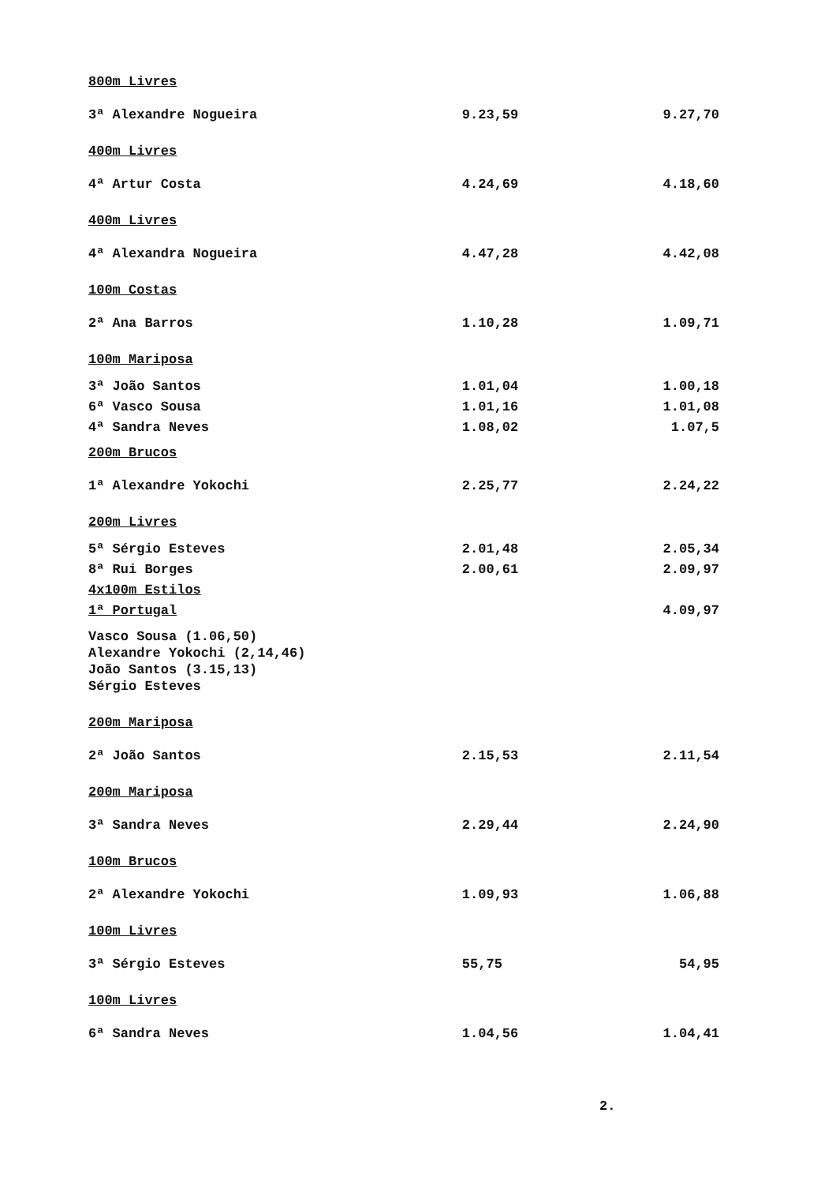| 800m Livres | | |
| 3ª Alexandre Nogueira | 9.23,59 | 9.27,70 |
| 400m Livres | | |
| 4ª Artur Costa | 4.24,69 | 4.18,60 |
| 400m Livres | | |
| 4ª Alexandra Nogueira | 4.47,28 | 4.42,08 |
| 100m Costas | | |
| 2ª Ana Barros | 1.10,28 | 1.09,71 |
| 100m Mariposa | | |
| 3ª João Santos | 1.01,04 | 1.00,18 |
| 6ª Vasco Sousa | 1.01,16 | 1.01,08 |
| 4ª Sandra Neves | 1.08,02 | 1.07,5 |
| 200m Brucos | | |
| 1ª Alexandre Yokochi | 2.25,77 | 2.24,22 |
| 200m Livres | | |
| 5ª Sérgio Esteves | 2.01,48 | 2.05,34 |
| 8ª Rui Borges | 2.00,61 | 2.09,97 |
| 4x100m Estilos | | |
| 1ª Portugal | | 4.09,97 |
| Vasco Sousa (1.06,50) Alexandre Yokochi (2,14,46) João Santos (3.15,13) Sérgio Esteves | | |
| 200m Mariposa | | |
| 2ª João Santos | 2.15,53 | 2.11,54 |
| 200m Mariposa | | |
| 3ª Sandra Neves | 2.29,44 | 2.24,90 |
| 100m Brucos | | |
| 2ª Alexandre Yokochi | 1.09,93 | 1.06,88 |
| 100m Livres | | |
| 3ª Sérgio Esteves | 55,75 | 54,95 |
| 100m Livres | | |
| 6ª Sandra Neves | 1.04,56 | 1.04,41 |
2.